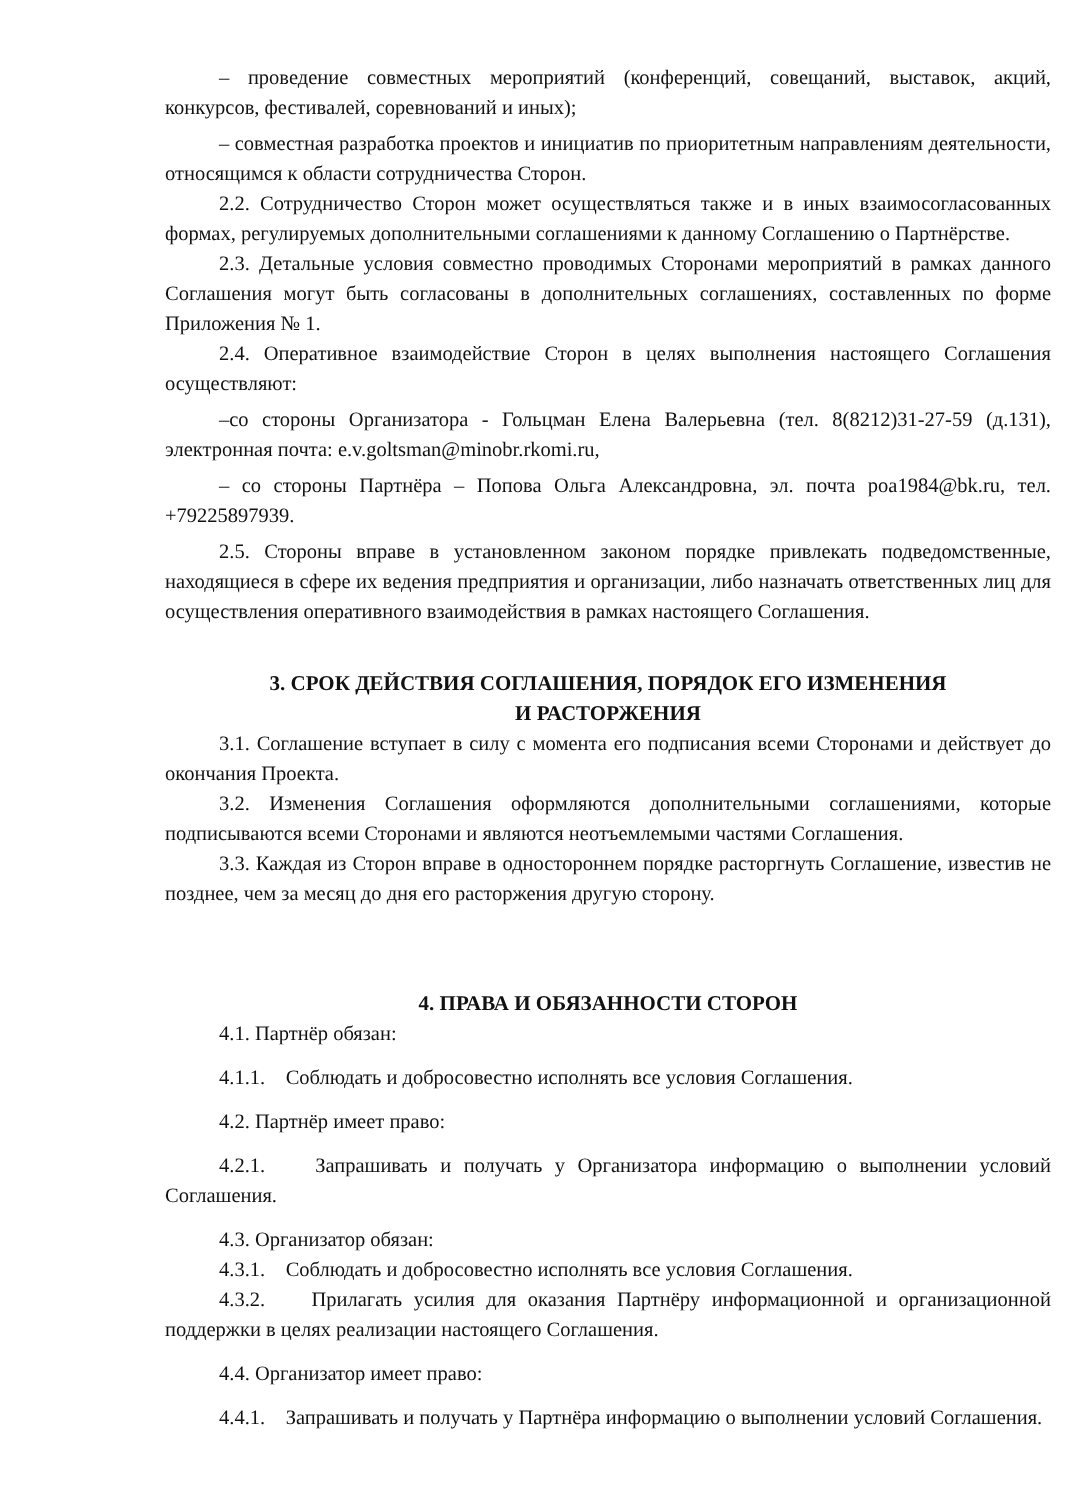– проведение совместных мероприятий (конференций, совещаний, выставок, акций, конкурсов, фестивалей, соревнований и иных);
– совместная разработка проектов и инициатив по приоритетным направлениям деятельности, относящимся к области сотрудничества Сторон.
2.2. Сотрудничество Сторон может осуществляться также и в иных взаимосогласованных формах, регулируемых дополнительными соглашениями к данному Соглашению о Партнёрстве.
2.3. Детальные условия совместно проводимых Сторонами мероприятий в рамках данного Соглашения могут быть согласованы в дополнительных соглашениях, составленных по форме Приложения № 1.
2.4. Оперативное взаимодействие Сторон в целях выполнения настоящего Соглашения осуществляют:
–со стороны Организатора - Гольцман Елена Валерьевна (тел. 8(8212)31-27-59 (д.131), электронная почта: e.v.goltsman@minobr.rkomi.ru,
– со стороны Партнёра – Попова Ольга Александровна, эл. почта poa1984@bk.ru, тел. +79225897939.
2.5. Стороны вправе в установленном законом порядке привлекать подведомственные, находящиеся в сфере их ведения предприятия и организации, либо назначать ответственных лиц для осуществления оперативного взаимодействия в рамках настоящего Соглашения.
3. СРОК ДЕЙСТВИЯ СОГЛАШЕНИЯ, ПОРЯДОК ЕГО ИЗМЕНЕНИЯ
И РАСТОРЖЕНИЯ
3.1. Соглашение вступает в силу с момента его подписания всеми Сторонами и действует до окончания Проекта.
3.2. Изменения Соглашения оформляются дополнительными соглашениями, которые подписываются всеми Сторонами и являются неотъемлемыми частями Соглашения.
3.3. Каждая из Сторон вправе в одностороннем порядке расторгнуть Соглашение, известив не позднее, чем за месяц до дня его расторжения другую сторону.
4. ПРАВА И ОБЯЗАННОСТИ СТОРОН
4.1. Партнёр обязан:
4.1.1. Соблюдать и добросовестно исполнять все условия Соглашения.
4.2. Партнёр имеет право:
4.2.1. Запрашивать и получать у Организатора информацию о выполнении условий Соглашения.
4.3. Организатор обязан:
4.3.1. Соблюдать и добросовестно исполнять все условия Соглашения.
4.3.2. Прилагать усилия для оказания Партнёру информационной и организационной поддержки в целях реализации настоящего Соглашения.
4.4. Организатор имеет право:
4.4.1. Запрашивать и получать у Партнёра информацию о выполнении условий Соглашения.